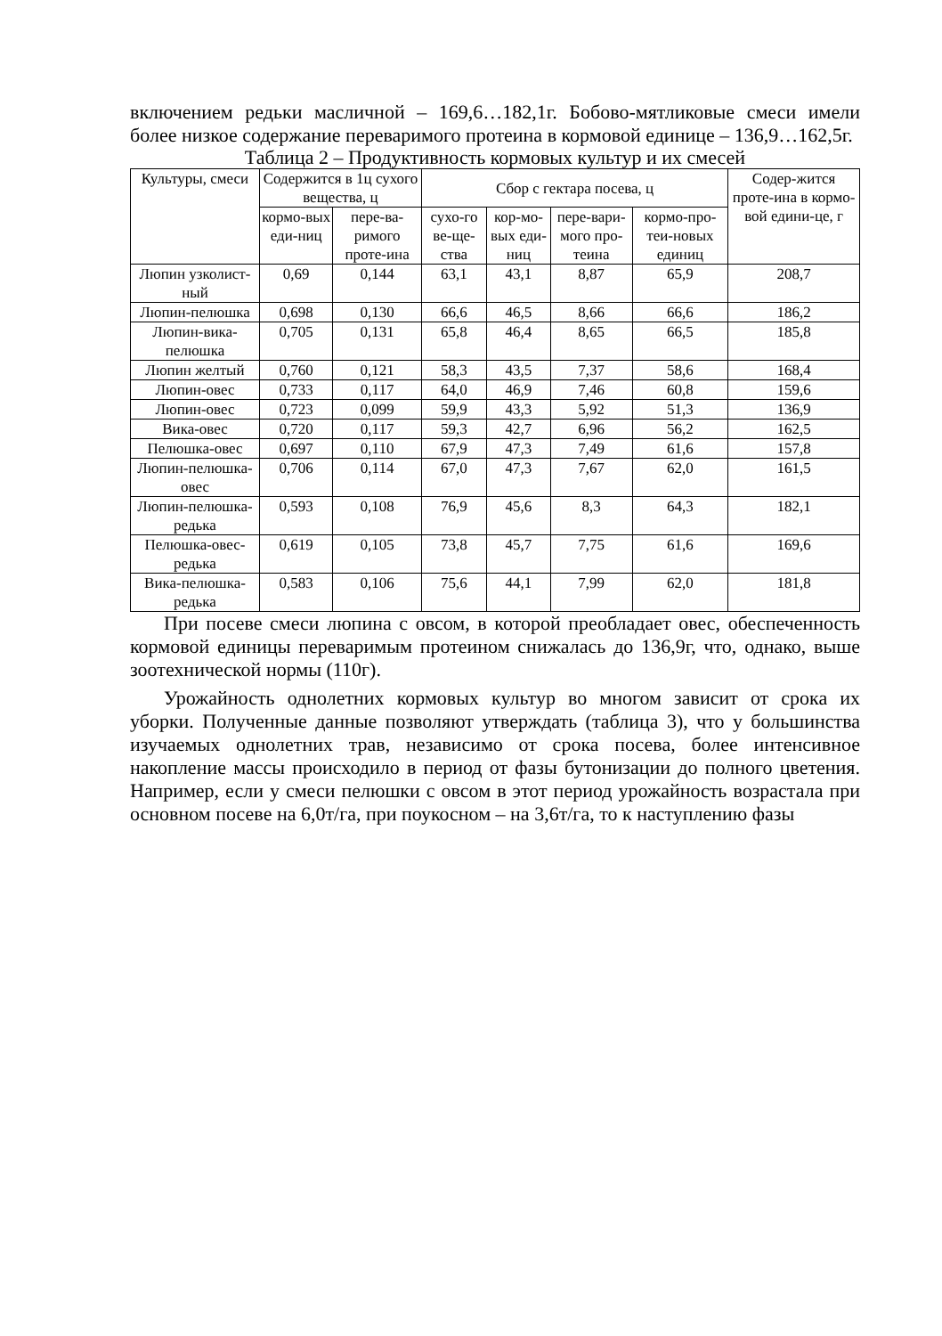включением редьки масличной – 169,6…182,1г. Бобово-мятликовые смеси имели более низкое содержание переваримого протеина в кормовой единице – 136,9…162,5г.
Таблица 2 – Продуктивность кормовых культур и их смесей
| Культуры, смеси | Содержится в 1ц сухого вещества, ц | | Сбор с гектара посева, ц | | | | Содер-жится проте-ина в кормо-вой едини-це, г |
| --- | --- | --- | --- | --- | --- | --- | --- |
| | кормо-вых еди-ниц | пере-ва-римого проте-ина | сухо-го ве-ще-ства | кор-мо-вых еди-ниц | пере-вари-мого про-теина | кормо-про-теи-новых единиц | |
| Люпин узколист-ный | 0,69 | 0,144 | 63,1 | 43,1 | 8,87 | 65,9 | 208,7 |
| Люпин-пелюшка | 0,698 | 0,130 | 66,6 | 46,5 | 8,66 | 66,6 | 186,2 |
| Люпин-вика-пелюшка | 0,705 | 0,131 | 65,8 | 46,4 | 8,65 | 66,5 | 185,8 |
| Люпин желтый | 0,760 | 0,121 | 58,3 | 43,5 | 7,37 | 58,6 | 168,4 |
| Люпин-овес | 0,733 | 0,117 | 64,0 | 46,9 | 7,46 | 60,8 | 159,6 |
| Люпин-овес | 0,723 | 0,099 | 59,9 | 43,3 | 5,92 | 51,3 | 136,9 |
| Вика-овес | 0,720 | 0,117 | 59,3 | 42,7 | 6,96 | 56,2 | 162,5 |
| Пелюшка-овес | 0,697 | 0,110 | 67,9 | 47,3 | 7,49 | 61,6 | 157,8 |
| Люпин-пелюшка-овес | 0,706 | 0,114 | 67,0 | 47,3 | 7,67 | 62,0 | 161,5 |
| Люпин-пелюшка-редька | 0,593 | 0,108 | 76,9 | 45,6 | 8,3 | 64,3 | 182,1 |
| Пелюшка-овес-редька | 0,619 | 0,105 | 73,8 | 45,7 | 7,75 | 61,6 | 169,6 |
| Вика-пелюшка-редька | 0,583 | 0,106 | 75,6 | 44,1 | 7,99 | 62,0 | 181,8 |
При посеве смеси люпина с овсом, в которой преобладает овес, обеспеченность кормовой единицы переваримым протеином снижалась до 136,9г, что, однако, выше зоотехнической нормы (110г).
Урожайность однолетних кормовых культур во многом зависит от срока их уборки. Полученные данные позволяют утверждать (таблица 3), что у большинства изучаемых однолетних трав, независимо от срока посева, более интенсивное накопление массы происходило в период от фазы бутонизации до полного цветения. Например, если у смеси пелюшки с овсом в этот период урожайность возрастала при основном посеве на 6,0т/га, при поукосном – на 3,6т/га, то к наступлению фазы